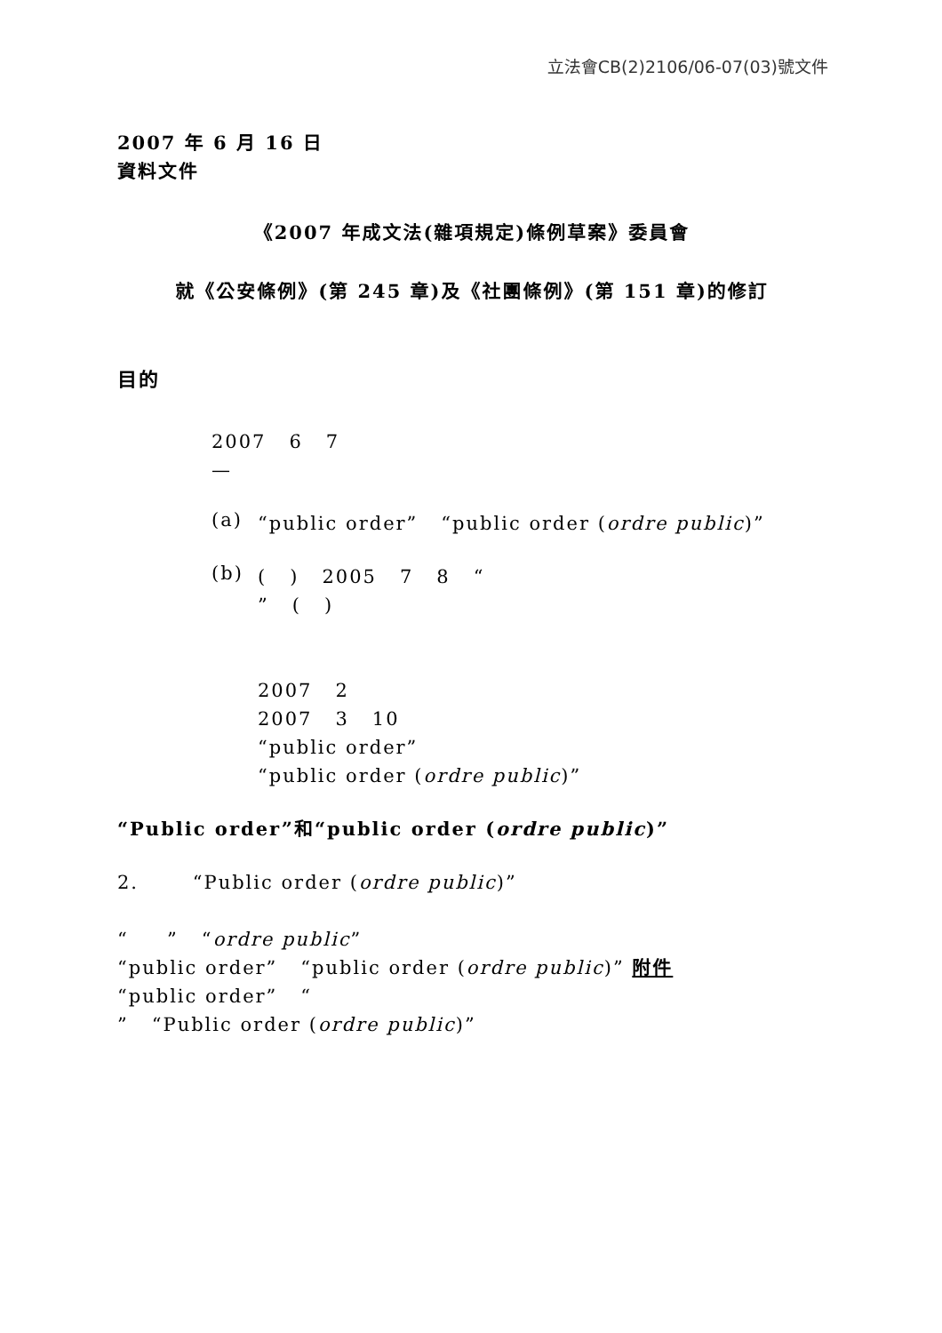立法會CB(2)2106/06-07(03)號文件
2007 年 6 月 16 日
資料文件
《2007 年成文法(雜項規定)條例草案》委員會
就《公安條例》(第 245 章)及《社團條例》(第 151 章)的修訂
目的
2007 6 7
—
(a)
“public order” “public order (ordre public)”
(b)
( ) 2005 7 8 “
” ( )
2007 2
2007 3 10
“public order”
“public order (ordre public)”
“Public order”和“public order (ordre public)”
2. “Public order (ordre public)”
“ ” “ordre public”
“public order” “public order (ordre public)” 附件
“public order” “
” “Public order (ordre public)”